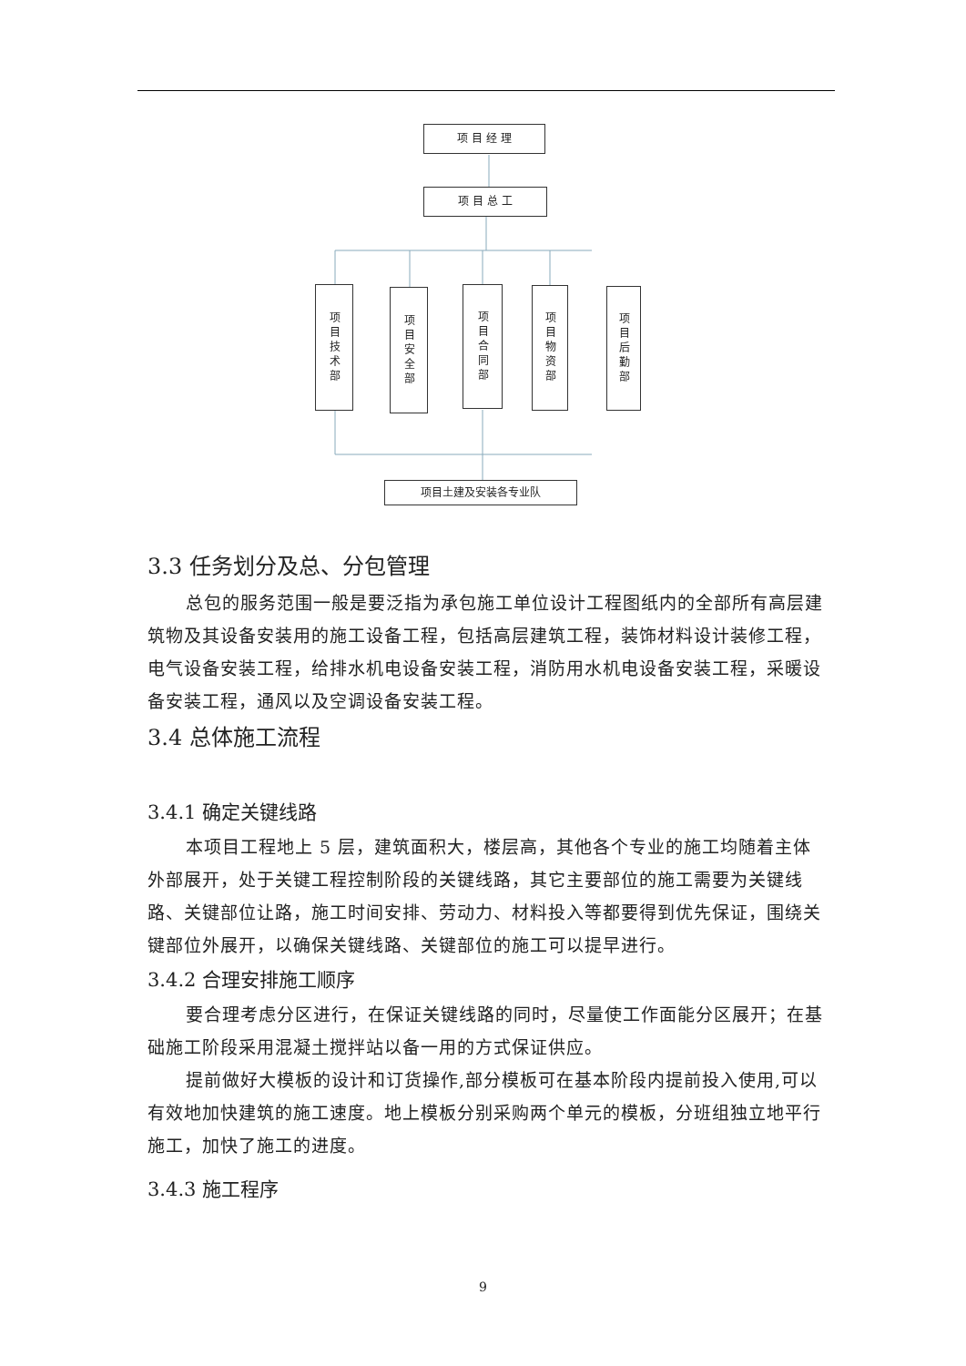项 目 经 理
项 目 总 工
项目技术部
项目安全部
项目合同部
项目物资部
项目后勤部
项目土建及安装各专业队
3.3 任务划分及总、分包管理
总包的服务范围一般是要泛指为承包施工单位设计工程图纸内的全部所有高层建筑物及其设备安装用的施工设备工程，包括高层建筑工程，装饰材料设计装修工程，电气设备安装工程，给排水机电设备安装工程，消防用水机电设备安装工程，采暖设备安装工程，通风以及空调设备安装工程。
3.4 总体施工流程
3.4.1 确定关键线路
本项目工程地上 5 层，建筑面积大，楼层高，其他各个专业的施工均随着主体外部展开，处于关键工程控制阶段的关键线路，其它主要部位的施工需要为关键线路、关键部位让路，施工时间安排、劳动力、材料投入等都要得到优先保证，围绕关键部位外展开，以确保关键线路、关键部位的施工可以提早进行。
3.4.2 合理安排施工顺序
要合理考虑分区进行，在保证关键线路的同时，尽量使工作面能分区展开；在基础施工阶段采用混凝土搅拌站以备一用的方式保证供应。
提前做好大模板的设计和订货操作,部分模板可在基本阶段内提前投入使用,可以有效地加快建筑的施工速度。地上模板分别采购两个单元的模板，分班组独立地平行施工，加快了施工的进度。
3.4.3 施工程序
9